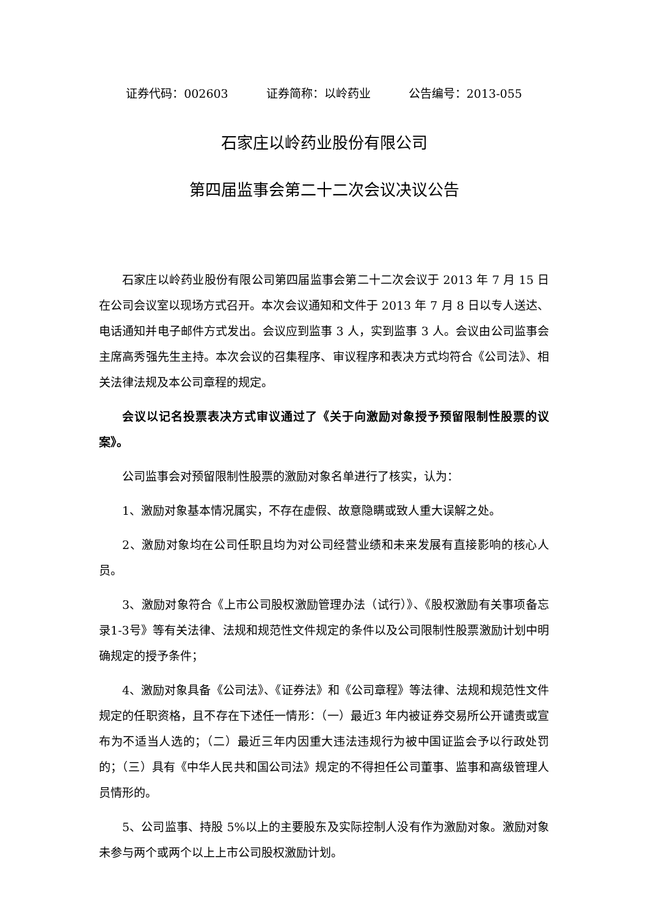证券代码：002603 证券简称：以岭药业 公告编号：2013-055
石家庄以岭药业股份有限公司
第四届监事会第二十二次会议决议公告
石家庄以岭药业股份有限公司第四届监事会第二十二次会议于 2013 年 7 月 15 日在公司会议室以现场方式召开。本次会议通知和文件于 2013 年 7 月 8 日以专人送达、电话通知并电子邮件方式发出。会议应到监事 3 人，实到监事 3 人。会议由公司监事会主席高秀强先生主持。本次会议的召集程序、审议程序和表决方式均符合《公司法》、相关法律法规及本公司章程的规定。
会议以记名投票表决方式审议通过了《关于向激励对象授予预留限制性股票的议案》。
公司监事会对预留限制性股票的激励对象名单进行了核实，认为：
1、激励对象基本情况属实，不存在虚假、故意隐瞒或致人重大误解之处。
2、激励对象均在公司任职且均为对公司经营业绩和未来发展有直接影响的核心人员。
3、激励对象符合《上市公司股权激励管理办法（试行）》、《股权激励有关事项备忘录1-3号》等有关法律、法规和规范性文件规定的条件以及公司限制性股票激励计划中明确规定的授予条件；
4、激励对象具备《公司法》、《证券法》和《公司章程》等法律、法规和规范性文件规定的任职资格，且不存在下述任一情形：（一）最近3 年内被证券交易所公开谴责或宣布为不适当人选的；（二）最近三年内因重大违法违规行为被中国证监会予以行政处罚的；（三）具有《中华人民共和国公司法》规定的不得担任公司董事、监事和高级管理人员情形的。
5、公司监事、持股 5%以上的主要股东及实际控制人没有作为激励对象。激励对象未参与两个或两个以上上市公司股权激励计划。